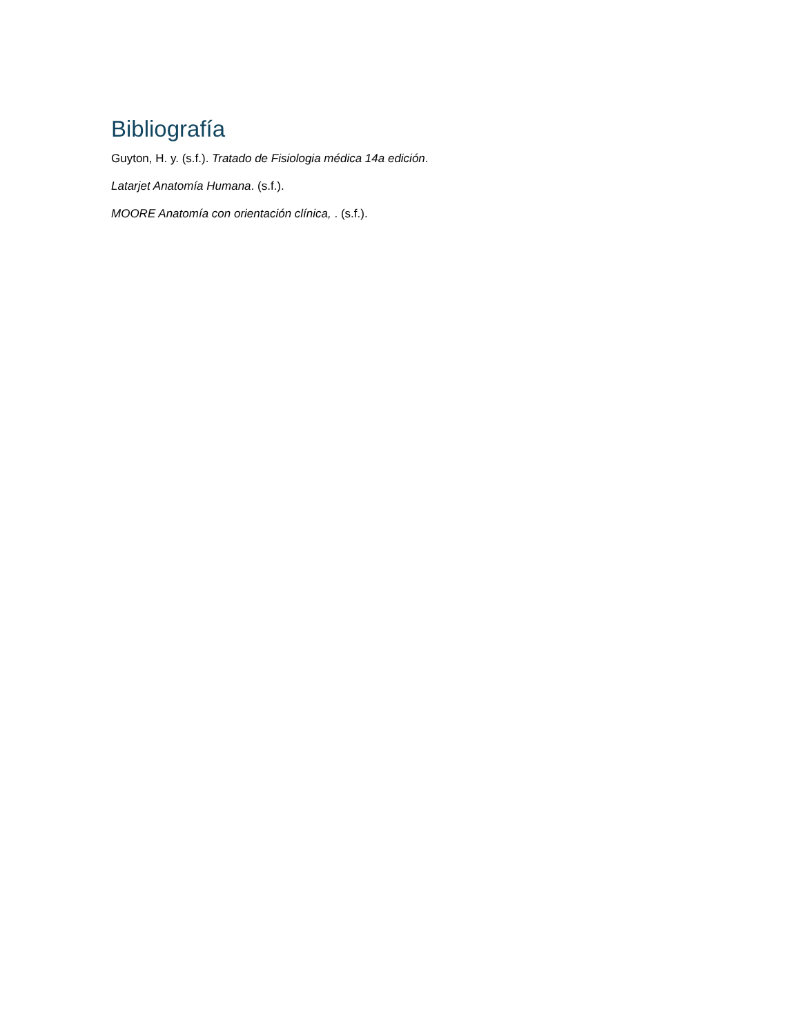Bibliografía
Guyton, H. y. (s.f.). Tratado de Fisiologia médica 14a edición.
Latarjet Anatomía Humana. (s.f.).
MOORE Anatomía con orientación clínica, . (s.f.).